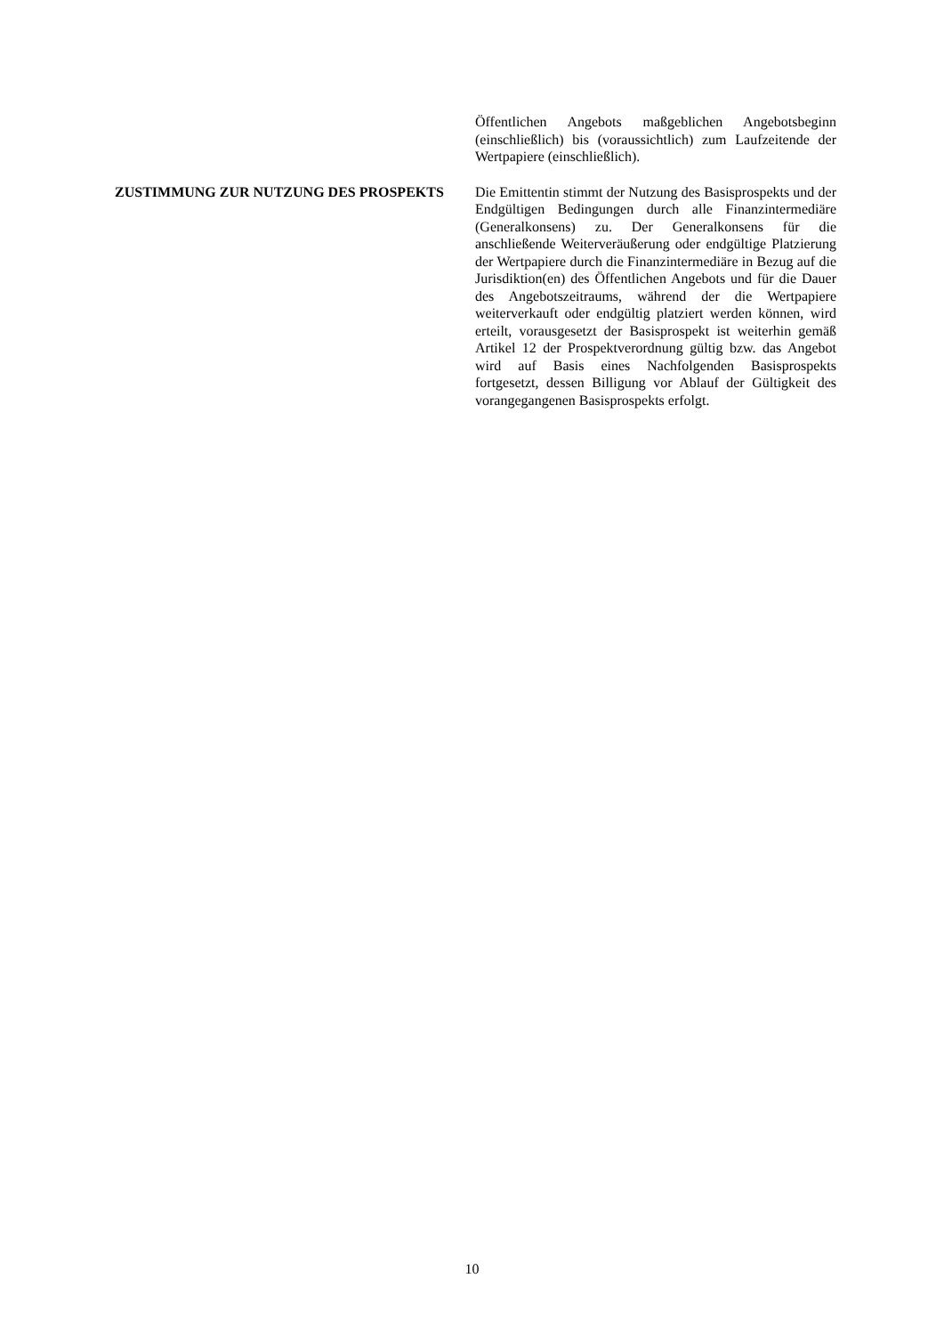Öffentlichen Angebots maßgeblichen Angebotsbeginn (einschließlich) bis (voraussichtlich) zum Laufzeitende der Wertpapiere (einschließlich).
ZUSTIMMUNG ZUR NUTZUNG DES PROSPEKTS Die Emittentin stimmt der Nutzung des Basisprospekts und der Endgültigen Bedingungen durch alle Finanzintermediäre (Generalkonsens) zu. Der Generalkonsens für die anschließende Weiterveräußerung oder endgültige Platzierung der Wertpapiere durch die Finanzintermediäre in Bezug auf die Jurisdiktion(en) des Öffentlichen Angebots und für die Dauer des Angebotszeitraums, während der die Wertpapiere weiterverkauft oder endgültig platziert werden können, wird erteilt, vorausgesetzt der Basisprospekt ist weiterhin gemäß Artikel 12 der Prospektverordnung gültig bzw. das Angebot wird auf Basis eines Nachfolgenden Basisprospekts fortgesetzt, dessen Billigung vor Ablauf der Gültigkeit des vorangegangenen Basisprospekts erfolgt.
10